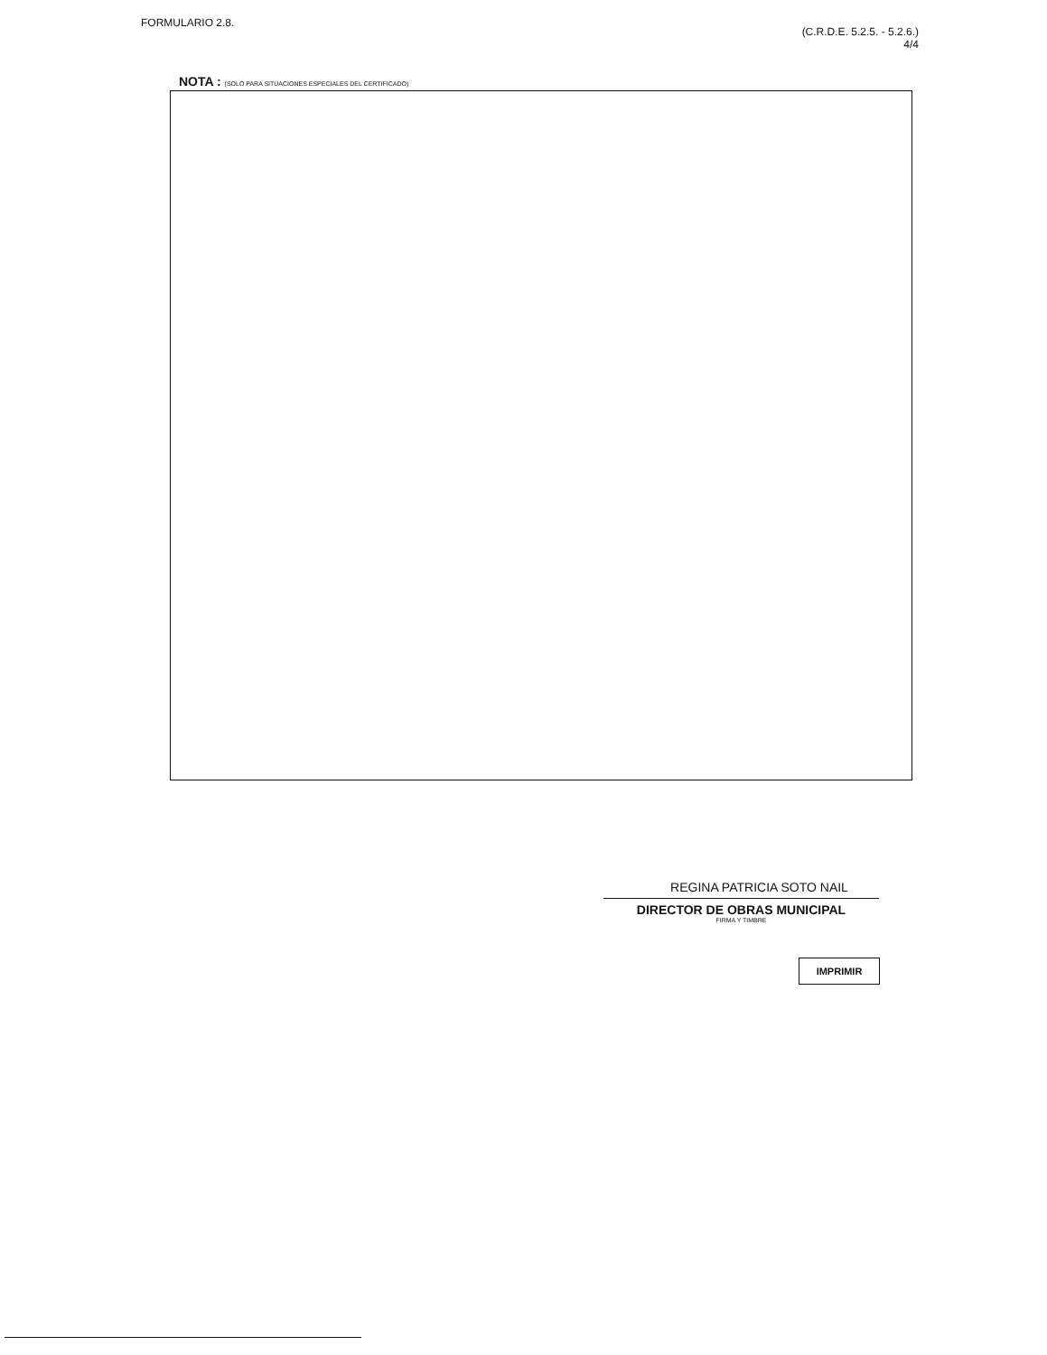FORMULARIO 2.8.
(C.R.D.E. 5.2.5. - 5.2.6.)
4/4
NOTA : (SOLO PARA SITUACIONES ESPECIALES DEL CERTIFICADO)
REGINA PATRICIA SOTO NAIL
DIRECTOR DE OBRAS MUNICIPAL
FIRMA Y TIMBRE
IMPRIMIR